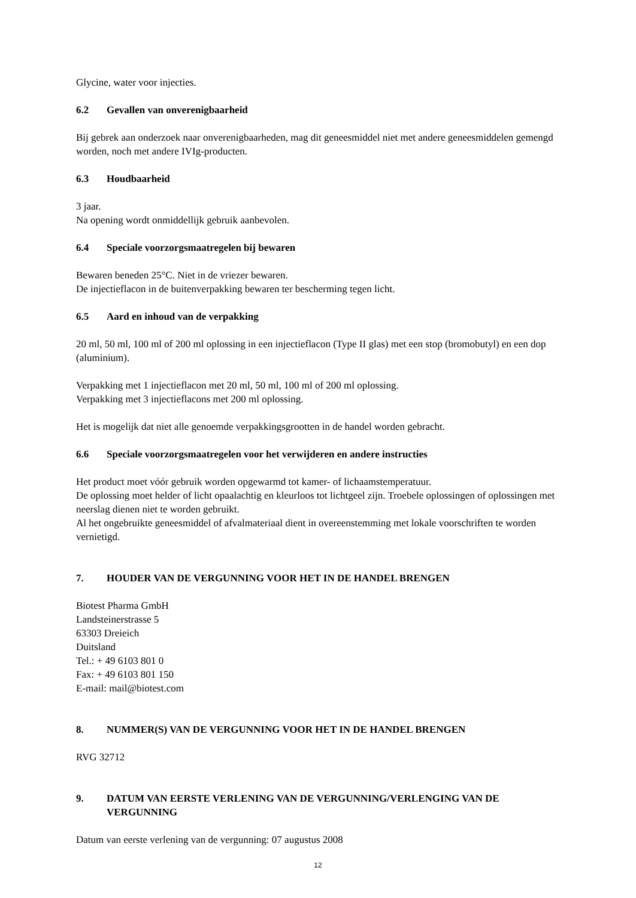Glycine, water voor injecties.
6.2 Gevallen van onverenigbaarheid
Bij gebrek aan onderzoek naar onverenigbaarheden, mag dit geneesmiddel niet met andere geneesmiddelen gemengd worden, noch met andere IVIg-producten.
6.3 Houdbaarheid
3 jaar.
Na opening wordt onmiddellijk gebruik aanbevolen.
6.4 Speciale voorzorgsmaatregelen bij bewaren
Bewaren beneden 25°C. Niet in de vriezer bewaren.
De injectieflacon in de buitenverpakking bewaren ter bescherming tegen licht.
6.5 Aard en inhoud van de verpakking
20 ml, 50 ml, 100 ml of 200 ml oplossing in een injectieflacon (Type II glas) met een stop (bromobutyl) en een dop (aluminium).
Verpakking met 1 injectieflacon met 20 ml, 50 ml, 100 ml of 200 ml oplossing.
Verpakking met 3 injectieflacons met 200 ml oplossing.
Het is mogelijk dat niet alle genoemde verpakkingsgrootten in de handel worden gebracht.
6.6 Speciale voorzorgsmaatregelen voor het verwijderen en andere instructies
Het product moet vóór gebruik worden opgewarmd tot kamer- of lichaamstemperatuur.
De oplossing moet helder of licht opaalachtig en kleurloos tot lichtgeel zijn. Troebele oplossingen of oplossingen met neerslag dienen niet te worden gebruikt.
Al het ongebruikte geneesmiddel of afvalmateriaal dient in overeenstemming met lokale voorschriften te worden vernietigd.
7. HOUDER VAN DE VERGUNNING VOOR HET IN DE HANDEL BRENGEN
Biotest Pharma GmbH
Landsteinerstrasse 5
63303 Dreieich
Duitsland
Tel.: + 49 6103 801 0
Fax: + 49 6103 801 150
E-mail: mail@biotest.com
8. NUMMER(S) VAN DE VERGUNNING VOOR HET IN DE HANDEL BRENGEN
RVG 32712
9. DATUM VAN EERSTE VERLENING VAN DE VERGUNNING/VERLENGING VAN DE VERGUNNING
Datum van eerste verlening van de vergunning: 07 augustus 2008
12